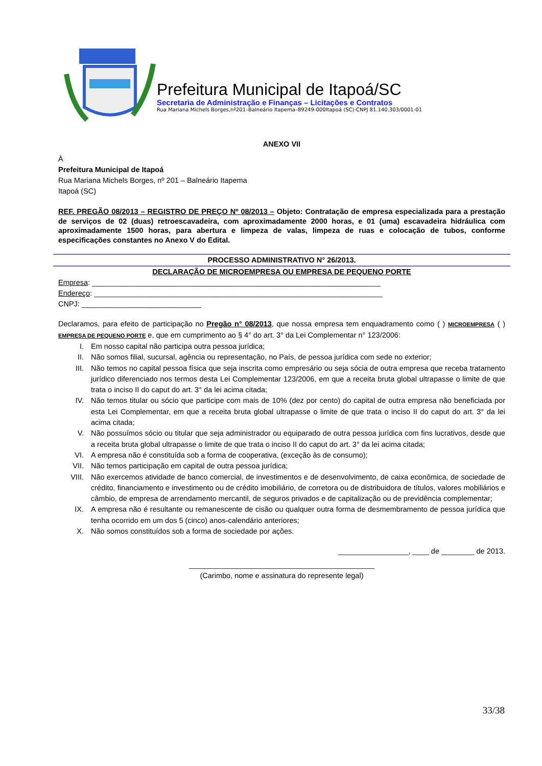Prefeitura Municipal de Itapoá/SC
Secretaria de Administração e Finanças – Licitações e Contratos
Rua Mariana Michels Borges,nº201–Balneário Itapema–89249-000Itapoá (SC)-CNPJ 81.140.303/0001-01
ANEXO VII
À
Prefeitura Municipal de Itapoá
Rua Mariana Michels Borges, nº 201 – Balneário Itapema
Itapoá (SC)
REF. PREGÃO 08/2013 – REGISTRO DE PREÇO Nº 08/2013 – Objeto: Contratação de empresa especializada para a prestação de serviços de 02 (duas) retroescavadeira, com aproximadamente 2000 horas, e 01 (uma) escavadeira hidráulica com aproximadamente 1500 horas, para abertura e limpeza de valas, limpeza de ruas e colocação de tubos, conforme especificações constantes no Anexo V do Edital.
PROCESSO ADMINISTRATIVO N° 26/2013.
DECLARAÇÃO DE MICROEMPRESA OU EMPRESA DE PEQUENO PORTE
Empresa: ______________________________________________________________________
Endereço: ______________________________________________________________________
CNPJ: _____________________________
Declaramos, para efeito de participação no Pregão n° 08/2013, que nossa empresa tem enquadramento como ( ) MICROEMPRESA ( ) EMPRESA DE PEQUENO PORTE e, que em cumprimento ao § 4° do art. 3° da Lei Complementar n° 123/2006:
I. Em nosso capital não participa outra pessoa jurídica;
II. Não somos filial, sucursal, agência ou representação, no País, de pessoa jurídica com sede no exterior;
III. Não temos no capital pessoa física que seja inscrita como empresário ou seja sócia de outra empresa que receba tratamento jurídico diferenciado nos termos desta Lei Complementar 123/2006, em que a receita bruta global ultrapasse o limite de que trata o inciso II do caput do art. 3° da lei acima citada;
IV. Não temos titular ou sócio que participe com mais de 10% (dez por cento) do capital de outra empresa não beneficiada por esta Lei Complementar, em que a receita bruta global ultrapasse o limite de que trata o inciso II do caput do art. 3° da lei acima citada;
V. Não possuímos sócio ou titular que seja administrador ou equiparado de outra pessoa jurídica com fins lucrativos, desde que a receita bruta global ultrapasse o limite de que trata o inciso II do caput do art. 3° da lei acima citada;
VI. A empresa não é constituída sob a forma de cooperativa, (exceção às de consumo);
VII. Não temos participação em capital de outra pessoa jurídica;
VIII. Não exercemos atividade de banco comercial, de investimentos e de desenvolvimento, de caixa econômica, de sociedade de crédito, financiamento e investimento ou de crédito imobiliário, de corretora ou de distribuidora de títulos, valores mobiliários e câmbio, de empresa de arrendamento mercantil, de seguros privados e de capitalização ou de previdência complementar;
IX. A empresa não é resultante ou remanescente de cisão ou qualquer outra forma de desmembramento de pessoa jurídica que tenha ocorrido em um dos 5 (cinco) anos-calendário anteriores;
X. Não somos constituídos sob a forma de sociedade por ações.
_________________, ____ de ________ de 2013.
_____________________________________________
(Carimbo, nome e assinatura do represente legal)
33/38